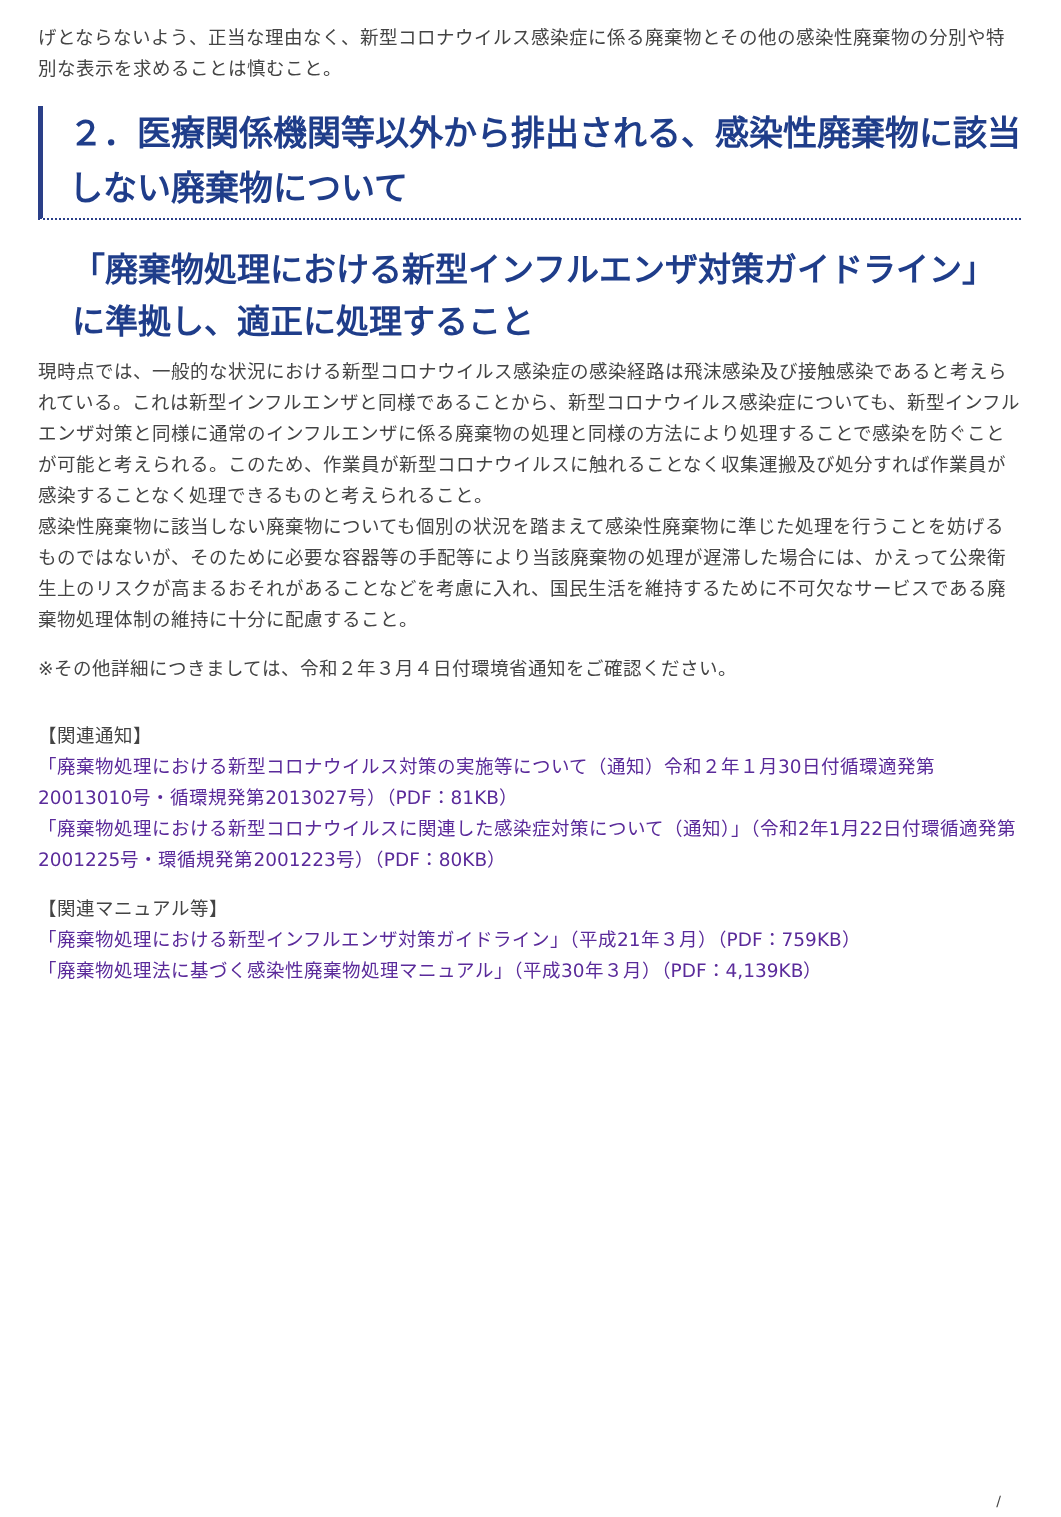げとならないよう、正当な理由なく、新型コロナウイルス感染症に係る廃棄物とその他の感染性廃棄物の分別や特別な表示を求めることは慎むこと。
２．医療関係機関等以外から排出される、感染性廃棄物に該当しない廃棄物について
「廃棄物処理における新型インフルエンザ対策ガイドライン」に準拠し、適正に処理すること
現時点では、一般的な状況における新型コロナウイルス感染症の感染経路は飛沫感染及び接触感染であると考えられている。これは新型インフルエンザと同様であることから、新型コロナウイルス感染症についても、新型インフルエンザ対策と同様に通常のインフルエンザに係る廃棄物の処理と同様の方法により処理することで感染を防ぐことが可能と考えられる。このため、作業員が新型コロナウイルスに触れることなく収集運搬及び処分すれば作業員が感染することなく処理できるものと考えられること。
感染性廃棄物に該当しない廃棄物についても個別の状況を踏まえて感染性廃棄物に準じた処理を行うことを妨げるものではないが、そのために必要な容器等の手配等により当該廃棄物の処理が遅滞した場合には、かえって公衆衛生上のリスクが高まるおそれがあることなどを考慮に入れ、国民生活を維持するために不可欠なサービスである廃棄物処理体制の維持に十分に配慮すること。
※その他詳細につきましては、令和２年３月４日付環境省通知をご確認ください。
【関連通知】
「廃棄物処理における新型コロナウイルス対策の実施等について（通知）令和２年１月30日付循環適発第20013010号・循環規発第2013027号）（PDF：81KB）
「廃棄物処理における新型コロナウイルスに関連した感染症対策について（通知）」（令和2年1月22日付環循適発第2001225号・環循規発第2001223号）（PDF：80KB）
【関連マニュアル等】
「廃棄物処理における新型インフルエンザ対策ガイドライン」（平成21年３月）（PDF：759KB）
「廃棄物処理法に基づく感染性廃棄物処理マニュアル」（平成30年３月）（PDF：4,139KB）
/